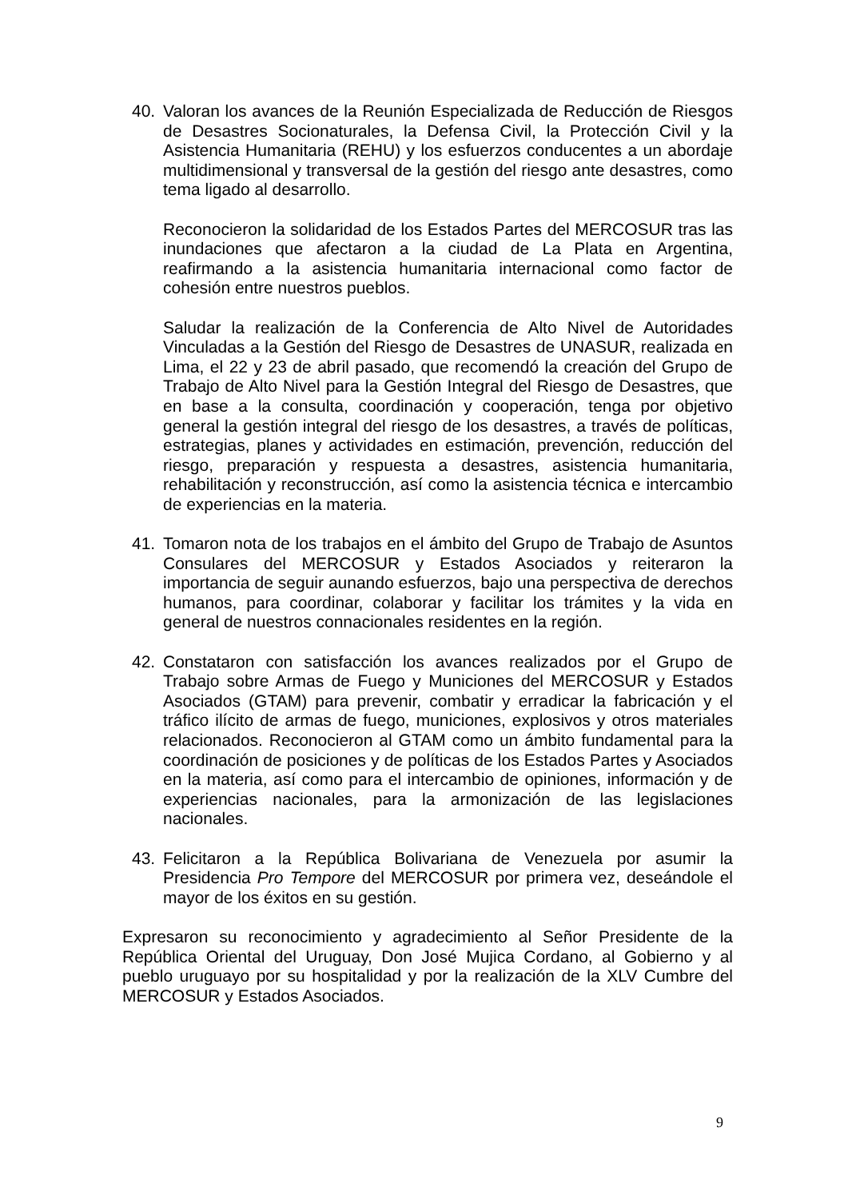40. Valoran los avances de la Reunión Especializada de Reducción de Riesgos de Desastres Socionaturales, la Defensa Civil, la Protección Civil y la Asistencia Humanitaria (REHU) y los esfuerzos conducentes a un abordaje multidimensional y transversal de la gestión del riesgo ante desastres, como tema ligado al desarrollo.
Reconocieron la solidaridad de los Estados Partes del MERCOSUR tras las inundaciones que afectaron a la ciudad de La Plata en Argentina, reafirmando a la asistencia humanitaria internacional como factor de cohesión entre nuestros pueblos.
Saludar la realización de la Conferencia de Alto Nivel de Autoridades Vinculadas a la Gestión del Riesgo de Desastres de UNASUR, realizada en Lima, el 22 y 23 de abril pasado, que recomendó la creación del Grupo de Trabajo de Alto Nivel para la Gestión Integral del Riesgo de Desastres, que en base a la consulta, coordinación y cooperación, tenga por objetivo general la gestión integral del riesgo de los desastres, a través de políticas, estrategias, planes y actividades en estimación, prevención, reducción del riesgo, preparación y respuesta a desastres, asistencia humanitaria, rehabilitación y reconstrucción, así como la asistencia técnica e intercambio de experiencias en la materia.
41. Tomaron nota de los trabajos en el ámbito del Grupo de Trabajo de Asuntos Consulares del MERCOSUR y Estados Asociados y reiteraron la importancia de seguir aunando esfuerzos, bajo una perspectiva de derechos humanos, para coordinar, colaborar y facilitar los trámites y la vida en general de nuestros connacionales residentes en la región.
42. Constataron con satisfacción los avances realizados por el Grupo de Trabajo sobre Armas de Fuego y Municiones del MERCOSUR y Estados Asociados (GTAM) para prevenir, combatir y erradicar la fabricación y el tráfico ilícito de armas de fuego, municiones, explosivos y otros materiales relacionados. Reconocieron al GTAM como un ámbito fundamental para la coordinación de posiciones y de políticas de los Estados Partes y Asociados en la materia, así como para el intercambio de opiniones, información y de experiencias nacionales, para la armonización de las legislaciones nacionales.
43. Felicitaron a la República Bolivariana de Venezuela por asumir la Presidencia Pro Tempore del MERCOSUR por primera vez, deseándole el mayor de los éxitos en su gestión.
Expresaron su reconocimiento y agradecimiento al Señor Presidente de la República Oriental del Uruguay, Don José Mujica Cordano, al Gobierno y al pueblo uruguayo por su hospitalidad y por la realización de la XLV Cumbre del MERCOSUR y Estados Asociados.
9